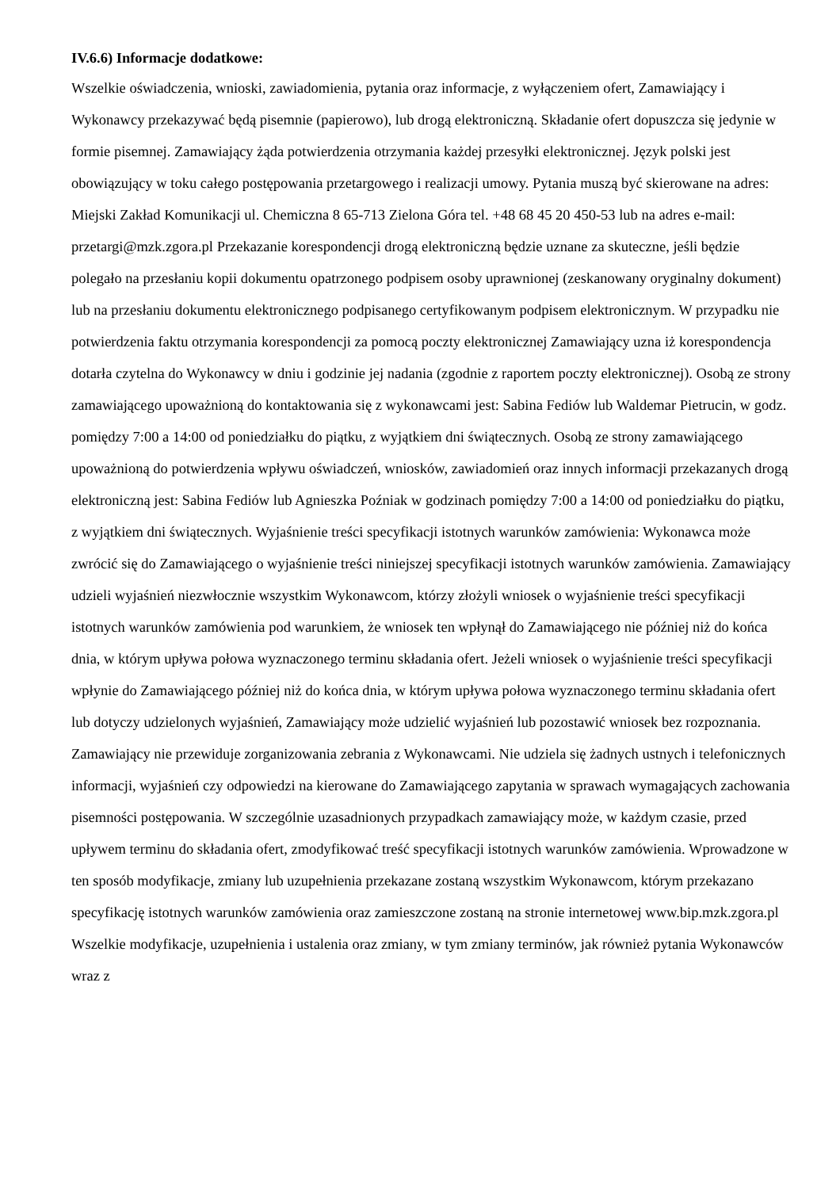IV.6.6) Informacje dodatkowe:
Wszelkie oświadczenia, wnioski, zawiadomienia, pytania oraz informacje, z wyłączeniem ofert, Zamawiający i Wykonawcy przekazywać będą pisemnie (papierowo), lub drogą elektroniczną. Składanie ofert dopuszcza się jedynie w formie pisemnej. Zamawiający żąda potwierdzenia otrzymania każdej przesyłki elektronicznej. Język polski jest obowiązujący w toku całego postępowania przetargowego i realizacji umowy. Pytania muszą być skierowane na adres: Miejski Zakład Komunikacji ul. Chemiczna 8 65-713 Zielona Góra tel. +48 68 45 20 450-53 lub na adres e-mail: przetargi@mzk.zgora.pl Przekazanie korespondencji drogą elektroniczną będzie uznane za skuteczne, jeśli będzie polegało na przesłaniu kopii dokumentu opatrzonego podpisem osoby uprawnionej (zeskanowany oryginalny dokument) lub na przesłaniu dokumentu elektronicznego podpisanego certyfikowanym podpisem elektronicznym. W przypadku nie potwierdzenia faktu otrzymania korespondencji za pomocą poczty elektronicznej Zamawiający uzna iż korespondencja dotarła czytelna do Wykonawcy w dniu i godzinie jej nadania (zgodnie z raportem poczty elektronicznej). Osobą ze strony zamawiającego upoważnioną do kontaktowania się z wykonawcami jest: Sabina Fediów lub Waldemar Pietrucin, w godz. pomiędzy 7:00 a 14:00 od poniedziałku do piątku, z wyjątkiem dni świątecznych. Osobą ze strony zamawiającego upoważnioną do potwierdzenia wpływu oświadczeń, wniosków, zawiadomień oraz innych informacji przekazanych drogą elektroniczną jest: Sabina Fediów lub Agnieszka Poźniak w godzinach pomiędzy 7:00 a 14:00 od poniedziałku do piątku, z wyjątkiem dni świątecznych. Wyjaśnienie treści specyfikacji istotnych warunków zamówienia: Wykonawca może zwrócić się do Zamawiającego o wyjaśnienie treści niniejszej specyfikacji istotnych warunków zamówienia. Zamawiający udzieli wyjaśnień niezwłocznie wszystkim Wykonawcom, którzy złożyli wniosek o wyjaśnienie treści specyfikacji istotnych warunków zamówienia pod warunkiem, że wniosek ten wpłynął do Zamawiającego nie później niż do końca dnia, w którym upływa połowa wyznaczonego terminu składania ofert. Jeżeli wniosek o wyjaśnienie treści specyfikacji wpłynie do Zamawiającego później niż do końca dnia, w którym upływa połowa wyznaczonego terminu składania ofert lub dotyczy udzielonych wyjaśnień, Zamawiający może udzielić wyjaśnień lub pozostawić wniosek bez rozpoznania. Zamawiający nie przewiduje zorganizowania zebrania z Wykonawcami. Nie udziela się żadnych ustnych i telefonicznych informacji, wyjaśnień czy odpowiedzi na kierowane do Zamawiającego zapytania w sprawach wymagających zachowania pisemności postępowania. W szczególnie uzasadnionych przypadkach zamawiający może, w każdym czasie, przed upływem terminu do składania ofert, zmodyfikować treść specyfikacji istotnych warunków zamówienia. Wprowadzone w ten sposób modyfikacje, zmiany lub uzupełnienia przekazane zostaną wszystkim Wykonawcom, którym przekazano specyfikację istotnych warunków zamówienia oraz zamieszczone zostaną na stronie internetowej www.bip.mzk.zgora.pl Wszelkie modyfikacje, uzupełnienia i ustalenia oraz zmiany, w tym zmiany terminów, jak również pytania Wykonawców wraz z